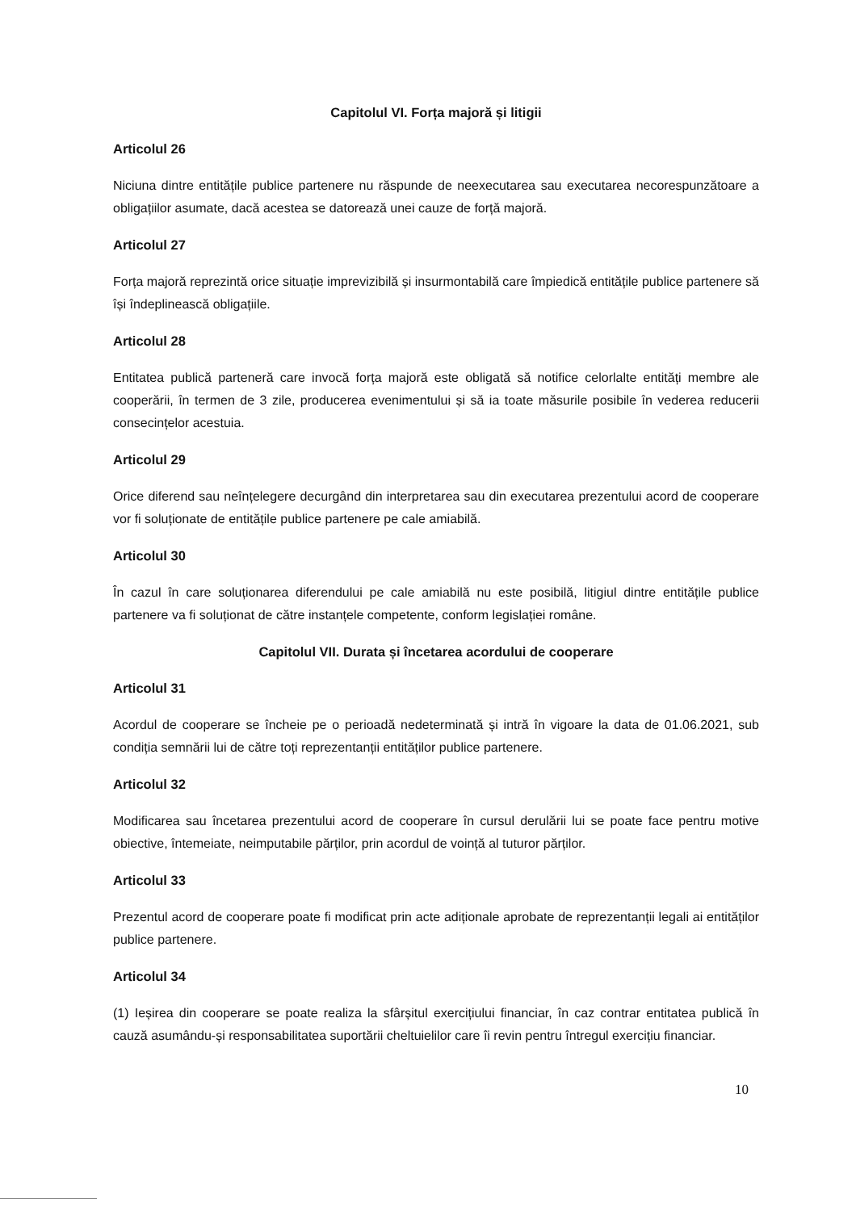Capitolul VI. Forța majoră și litigii
Articolul 26
Niciuna dintre entitățile publice partenere nu răspunde de neexecutarea sau executarea necorespunzătoare a obligațiilor asumate, dacă acestea se datorează unei cauze de forță majoră.
Articolul 27
Forța majoră reprezintă orice situație imprevizibilă și insurmontabilă care împiedică entitățile publice partenere să își îndeplinească obligațiile.
Articolul 28
Entitatea publică parteneră care invocă forța majoră este obligată să notifice celorlalte entități membre ale cooperării, în termen de 3 zile, producerea evenimentului și să ia toate măsurile posibile în vederea reducerii consecințelor acestuia.
Articolul 29
Orice diferend sau neînțelegere decurgând din interpretarea sau din executarea prezentului acord de cooperare vor fi soluționate de entitățile publice partenere pe cale amiabilă.
Articolul 30
În cazul în care soluționarea diferendului pe cale amiabilă nu este posibilă, litigiul dintre entitățile publice partenere va fi soluționat de către instanțele competente, conform legislației române.
Capitolul VII. Durata și încetarea acordului de cooperare
Articolul 31
Acordul de cooperare se încheie pe o perioadă nedeterminată și intră în vigoare la data de 01.06.2021, sub condiția semnării lui de către toți reprezentanții entităților publice partenere.
Articolul 32
Modificarea sau încetarea prezentului acord de cooperare în cursul derulării lui se poate face pentru motive obiective, întemeiate, neimputabile părților, prin acordul de voință al tuturor părților.
Articolul 33
Prezentul acord de cooperare poate fi modificat prin acte adiționale aprobate de reprezentanții legali ai entităților publice partenere.
Articolul 34
(1) Ieșirea din cooperare se poate realiza la sfârșitul exercițiului financiar, în caz contrar entitatea publică în cauză asumându-și responsabilitatea suportării cheltuielilor care îi revin pentru întregul exercițiu financiar.
10